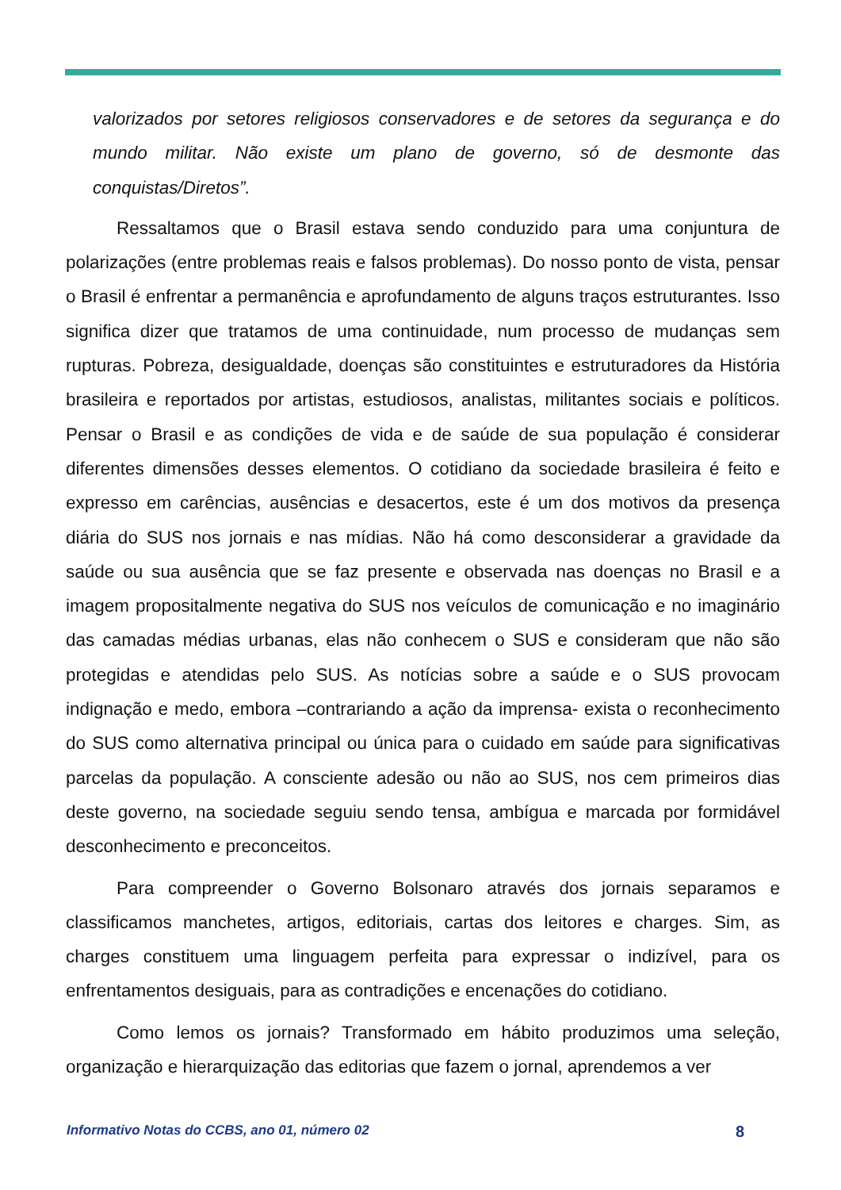valorizados por setores religiosos conservadores e de setores da segurança e do mundo militar. Não existe um plano de governo, só de desmonte das conquistas/Diretos”.
Ressaltamos que o Brasil estava sendo conduzido para uma conjuntura de polarizações (entre problemas reais e falsos problemas). Do nosso ponto de vista, pensar o Brasil é enfrentar a permanência e aprofundamento de alguns traços estruturantes. Isso significa dizer que tratamos de uma continuidade, num processo de mudanças sem rupturas. Pobreza, desigualdade, doenças são constituintes e estruturadores da História brasileira e reportados por artistas, estudiosos, analistas, militantes sociais e políticos. Pensar o Brasil e as condições de vida e de saúde de sua população é considerar diferentes dimensões desses elementos. O cotidiano da sociedade brasileira é feito e expresso em carências, ausências e desacertos, este é um dos motivos da presença diária do SUS nos jornais e nas mídias. Não há como desconsiderar a gravidade da saúde ou sua ausência que se faz presente e observada nas doenças no Brasil e a imagem propositalmente negativa do SUS nos veículos de comunicação e no imaginário das camadas médias urbanas, elas não conhecem o SUS e consideram que não são protegidas e atendidas pelo SUS. As notícias sobre a saúde e o SUS provocam indignação e medo, embora –contrariando a ação da imprensa- exista o reconhecimento do SUS como alternativa principal ou única para o cuidado em saúde para significativas parcelas da população. A consciente adesão ou não ao SUS, nos cem primeiros dias deste governo, na sociedade seguiu sendo tensa, ambígua e marcada por formidável desconhecimento e preconceitos.
Para compreender o Governo Bolsonaro através dos jornais separamos e classificamos manchetes, artigos, editoriais, cartas dos leitores e charges. Sim, as charges constituem uma linguagem perfeita para expressar o indizível, para os enfrentamentos desiguais, para as contradições e encenações do cotidiano.
Como lemos os jornais? Transformado em hábito produzimos uma seleção, organização e hierarquização das editorias que fazem o jornal, aprendemos a ver
Informativo Notas do CCBS, ano 01, número 02 8